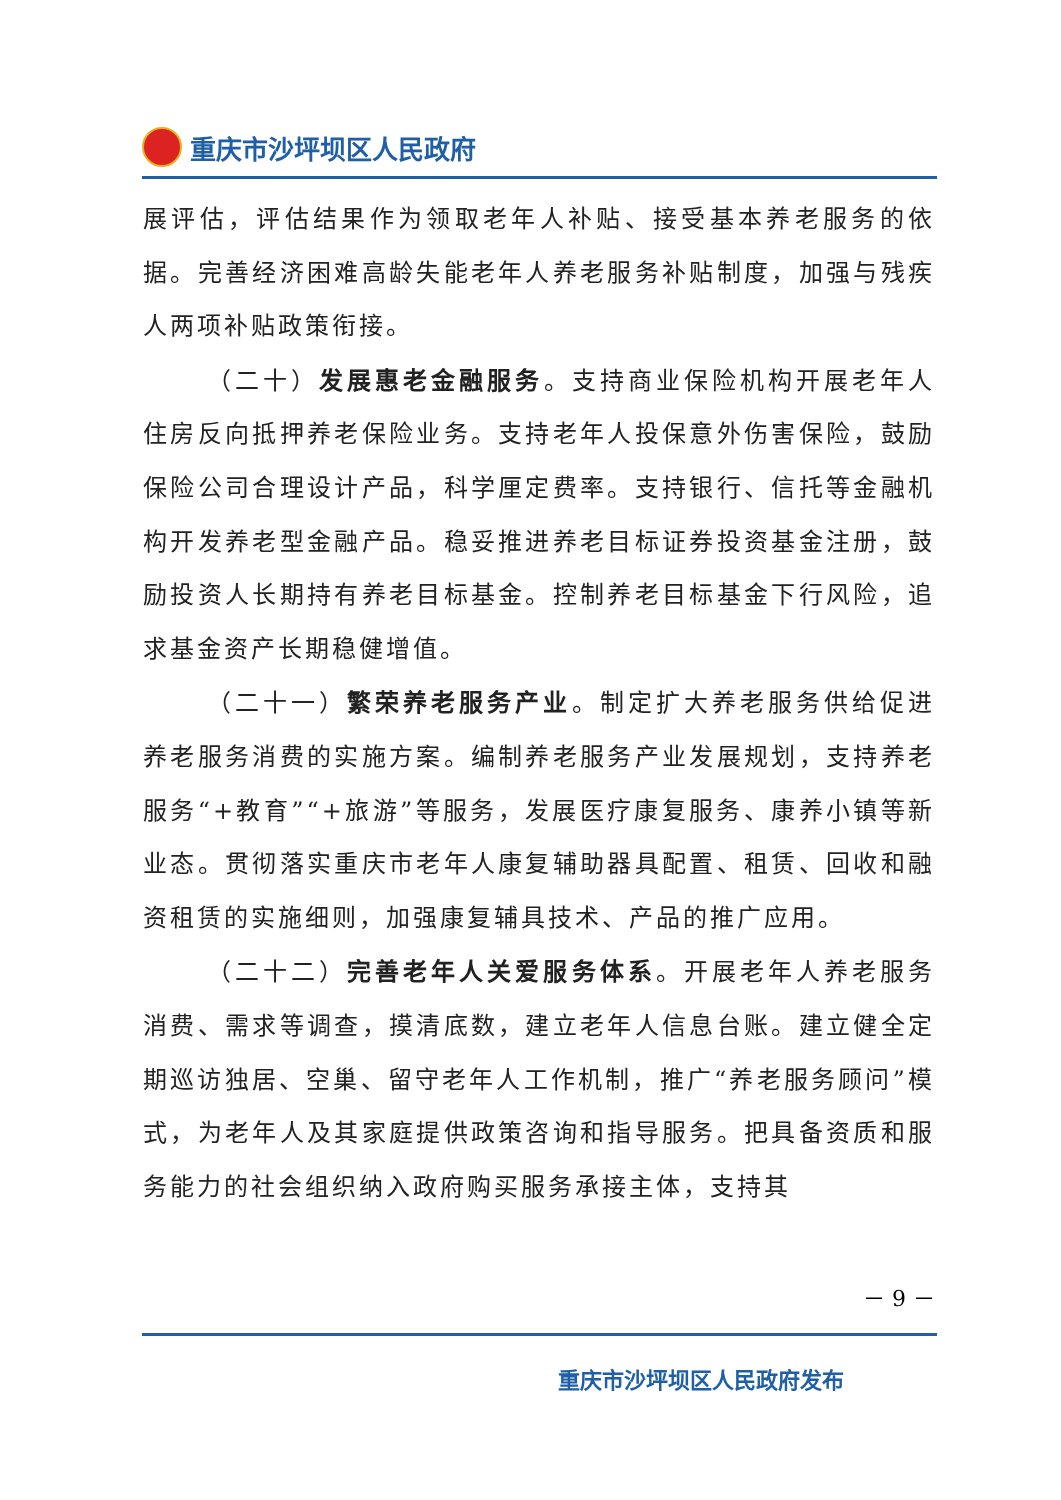重庆市沙坪坝区人民政府
展评估，评估结果作为领取老年人补贴、接受基本养老服务的依据。完善经济困难高龄失能老年人养老服务补贴制度，加强与残疾人两项补贴政策衔接。
（二十）发展惠老金融服务。支持商业保险机构开展老年人住房反向抵押养老保险业务。支持老年人投保意外伤害保险，鼓励保险公司合理设计产品，科学厘定费率。支持银行、信托等金融机构开发养老型金融产品。稳妥推进养老目标证券投资基金注册，鼓励投资人长期持有养老目标基金。控制养老目标基金下行风险，追求基金资产长期稳健增值。
（二十一）繁荣养老服务产业。制定扩大养老服务供给促进养老服务消费的实施方案。编制养老服务产业发展规划，支持养老服务“+教育”“+旅游”等服务，发展医疗康复服务、康养小镇等新业态。贯彻落实重庆市老年人康复辅助器具配置、租赁、回收和融资租赁的实施细则，加强康复辅具技术、产品的推广应用。
（二十二）完善老年人关爱服务体系。开展老年人养老服务消费、需求等调查，摸清底数，建立老年人信息台账。建立健全定期巡访独居、空巢、留守老年人工作机制，推广“养老服务顾问”模式，为老年人及其家庭提供政策咨询和指导服务。把具备资质和服务能力的社会组织纳入政府购买服务承接主体，支持其
－ 9 －
重庆市沙坪坝区人民政府发布